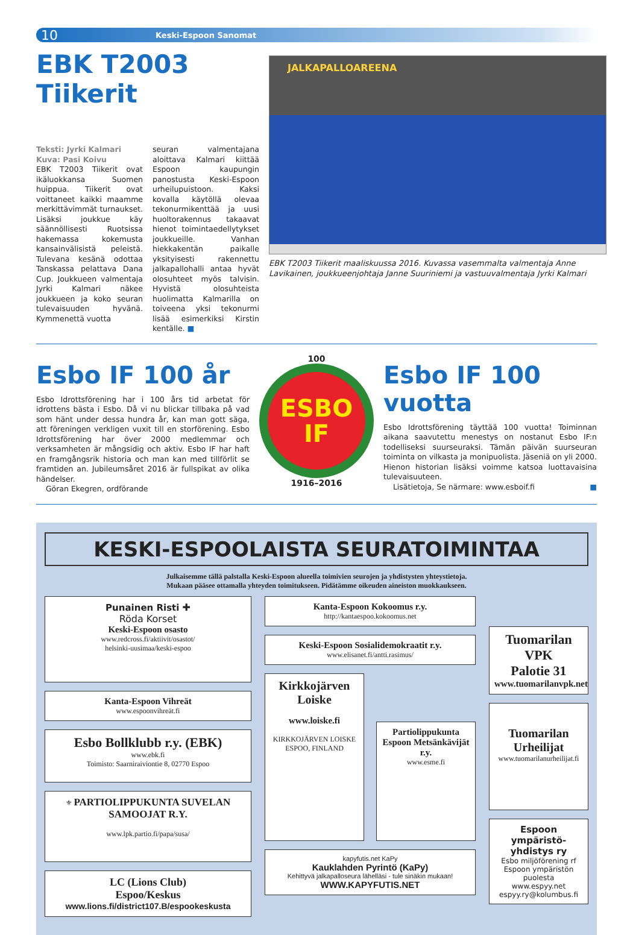10 Keski-Espoon Sanomat
EBK T2003 Tiikerit
Teksti: Jyrki Kalmari
Kuva: Pasi Koivu
EBK T2003 Tiikerit ovat ikäluokkansa Suomen huippua. Tiikerit ovat voittaneet kaikki maamme merkittävimmät turnaukset. Lisäksi joukkue käy säännöllisesti Ruotsissa hakemassa kokemusta kansainvälisistä peleistä. Tulevana kesänä odottaa Tanskassa pelattava Dana Cup. Joukkueen valmentaja Jyrki Kalmari näkee joukkueen ja koko seuran tulevaisuuden hyvänä. Kymmenettä vuotta
seuran valmentajana aloittava Kalmari kiittää Espoon kaupungin panostusta Keski-Espoon urheilupuistoon. Kaksi kovalla käytöllä olevaa tekonurmikenttää ja uusi huoltorakennus takaavat hienot toimintaedellytykset joukkueille. Vanhan hiekkakentän paikalle yksityisesti rakennettu jalkapallohalli antaa hyvät olosuhteet myös talvisin. Hyvistä olosuhteista huolimatta Kalmarilla on toiveena yksi tekonurmi lisää esimerkiksi Kirstin kentälle. ■
JALKAPALLOAREENA
EBK T2003 Tiikerit maaliskuussa 2016. Kuvassa vasemmalta valmentaja Anne Lavikainen, joukkueenjohtaja Janne Suuriniemi ja vastuuvalmentaja Jyrki Kalmari
Esbo IF 100 år
Esbo Idrottsförening har i 100 års tid arbetat för idrottens bästa i Esbo. Då vi nu blickar tillbaka på vad som hänt under dessa hundra år, kan man gott säga, att föreningen verkligen vuxit till en storförening. Esbo Idrottsförening har över 2000 medlemmar och verksamheten är mångsidig och aktiv. Esbo IF har haft en framgångsrik historia och man kan med tillförlit se framtiden an. Jubileumsåret 2016 är fullspikat av olika händelser.
Göran Ekegren, ordförande
100
ESBO
IF
1916–2016
Esbo IF 100 vuotta
Esbo Idrottsförening täyttää 100 vuotta! Toiminnan aikana saavutettu menestys on nostanut Esbo IF:n todelliseksi suurseuraksi. Tämän päivän suurseuran toiminta on vilkasta ja monipuolista. Jäseniä on yli 2000. Hienon historian lisäksi voimme katsoa luottavaisina tulevaisuuteen.
Lisätietoja, Se närmare: www.esboif.fi ■
KESKI-ESPOOLAISTA SEURATOIMINTAA
Julkaisemme tällä palstalla Keski-Espoon alueella toimivien seurojen ja yhdistysten yhteystietoja.
Mukaan pääsee ottamalla yhteyden toimitukseen. Pidätämme oikeuden aineiston muokkaukseen.
Punainen Risti ✚
Röda Korset
Keski-Espoon osasto
www.redcross.fi/aktiivit/osastot/
helsinki-uusimaa/keski-espoo
Kanta-Espoon Vihreät
www.espoonvihreät.fi
Esbo Bollklubb r.y. (EBK)
www.ebk.fi
Toimisto: Saarniraiviontie 8, 02770 Espoo
⚜ PARTIOLIPPUKUNTA SUVELAN SAMOOJAT R.Y.
www.lpk.partio.fi/papa/susa/
LC (Lions Club)
Espoo/Keskus
www.lions.fi/district107.B/espookeskusta
Kanta-Espoon Kokoomus r.y.
http://kantaespoo.kokoomus.net
Keski-Espoon Sosialidemokraatit r.y.
www.elisanet.fi/antti.rasimus/
Kirkkojärven Loiske
www.loiske.fi
KIRKKOJÄRVEN LOISKE ESPOO, FINLAND
Partiolippukunta Espoon Metsänkävijät r.y.
www.esme.fi
kapyfutis.net KaPy
Kauklahden Pyrintö (KaPy)
Kehittyvä jalkapalloseura lähelläsi - tule sinäkin mukaan!
WWW.KAPYFUTIS.NET
Tuomarilan
VPK
Palotie 31
www.tuomarilanvpk.net
Tuomarilan Urheilijat
www.tuomarilanurheilijat.fi
Espoon ympäristö-yhdistys ry
Esbo miljöförening rf
Espoon ympäristön puolesta
www.espyy.net
espyy.ry@kolumbus.fi